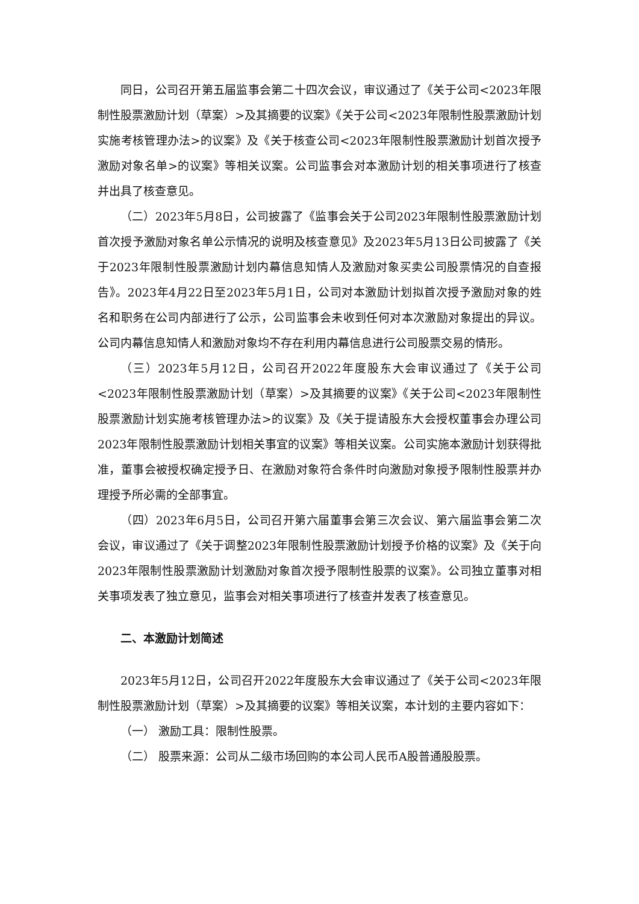同日，公司召开第五届监事会第二十四次会议，审议通过了《关于公司<2023年限制性股票激励计划（草案）>及其摘要的议案》《关于公司<2023年限制性股票激励计划实施考核管理办法>的议案》及《关于核查公司<2023年限制性股票激励计划首次授予激励对象名单>的议案》等相关议案。公司监事会对本激励计划的相关事项进行了核查并出具了核查意见。
（二）2023年5月8日，公司披露了《监事会关于公司2023年限制性股票激励计划首次授予激励对象名单公示情况的说明及核查意见》及2023年5月13日公司披露了《关于2023年限制性股票激励计划内幕信息知情人及激励对象买卖公司股票情况的自查报告》。2023年4月22日至2023年5月1日，公司对本激励计划拟首次授予激励对象的姓名和职务在公司内部进行了公示，公司监事会未收到任何对本次激励对象提出的异议。公司内幕信息知情人和激励对象均不存在利用内幕信息进行公司股票交易的情形。
（三）2023年5月12日，公司召开2022年度股东大会审议通过了《关于公司<2023年限制性股票激励计划（草案）>及其摘要的议案》《关于公司<2023年限制性股票激励计划实施考核管理办法>的议案》及《关于提请股东大会授权董事会办理公司2023年限制性股票激励计划相关事宜的议案》等相关议案。公司实施本激励计划获得批准，董事会被授权确定授予日、在激励对象符合条件时向激励对象授予限制性股票并办理授予所必需的全部事宜。
（四）2023年6月5日，公司召开第六届董事会第三次会议、第六届监事会第二次会议，审议通过了《关于调整2023年限制性股票激励计划授予价格的议案》及《关于向2023年限制性股票激励计划激励对象首次授予限制性股票的议案》。公司独立董事对相关事项发表了独立意见，监事会对相关事项进行了核查并发表了核查意见。
二、本激励计划简述
2023年5月12日，公司召开2022年度股东大会审议通过了《关于公司<2023年限制性股票激励计划（草案）>及其摘要的议案》等相关议案，本计划的主要内容如下：
（一） 激励工具：限制性股票。
（二） 股票来源：公司从二级市场回购的本公司人民币A股普通股股票。